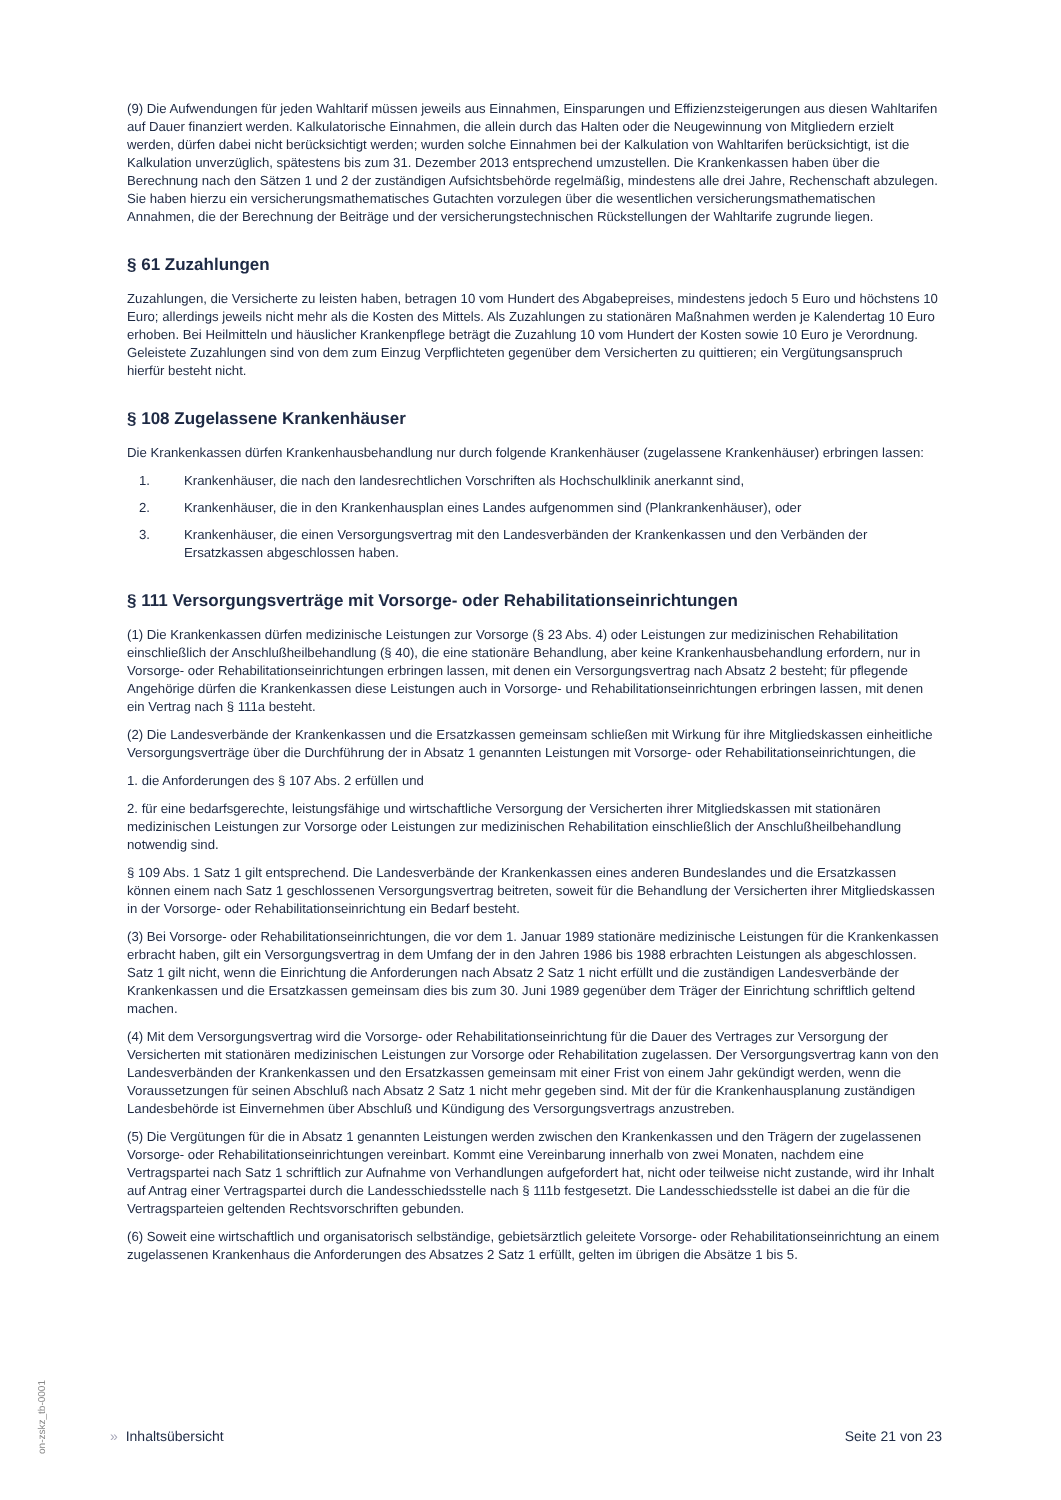(9) Die Aufwendungen für jeden Wahltarif müssen jeweils aus Einnahmen, Einsparungen und Effizienzsteigerungen aus diesen Wahltarifen auf Dauer finanziert werden. Kalkulatorische Einnahmen, die allein durch das Halten oder die Neugewinnung von Mitgliedern erzielt werden, dürfen dabei nicht berücksichtigt werden; wurden solche Einnahmen bei der Kalkulation von Wahltarifen berücksichtigt, ist die Kalkulation unverzüglich, spätestens bis zum 31. Dezember 2013 entsprechend umzustellen. Die Krankenkassen haben über die Berechnung nach den Sätzen 1 und 2 der zuständigen Aufsichtsbehörde regelmäßig, mindestens alle drei Jahre, Rechenschaft abzulegen. Sie haben hierzu ein versicherungsmathematisches Gutachten vorzulegen über die wesentlichen versicherungsmathematischen Annahmen, die der Berechnung der Beiträge und der versicherungstechnischen Rückstellungen der Wahltarife zugrunde liegen.
§ 61 Zuzahlungen
Zuzahlungen, die Versicherte zu leisten haben, betragen 10 vom Hundert des Abgabepreises, mindestens jedoch 5 Euro und höchstens 10 Euro; allerdings jeweils nicht mehr als die Kosten des Mittels. Als Zuzahlungen zu stationären Maßnahmen werden je Kalendertag 10 Euro erhoben. Bei Heilmitteln und häuslicher Krankenpflege beträgt die Zuzahlung 10 vom Hundert der Kosten sowie 10 Euro je Verordnung. Geleistete Zuzahlungen sind von dem zum Einzug Verpflichteten gegenüber dem Versicherten zu quittieren; ein Vergütungsanspruch hierfür besteht nicht.
§ 108 Zugelassene Krankenhäuser
Die Krankenkassen dürfen Krankenhausbehandlung nur durch folgende Krankenhäuser (zugelassene Krankenhäuser) erbringen lassen:
1. Krankenhäuser, die nach den landesrechtlichen Vorschriften als Hochschulklinik anerkannt sind,
2. Krankenhäuser, die in den Krankenhausplan eines Landes aufgenommen sind (Plankrankenhäuser), oder
3. Krankenhäuser, die einen Versorgungsvertrag mit den Landesverbänden der Krankenkassen und den Verbänden der Ersatzkassen abgeschlossen haben.
§ 111 Versorgungsverträge mit Vorsorge- oder Rehabilitationseinrichtungen
(1) Die Krankenkassen dürfen medizinische Leistungen zur Vorsorge (§ 23 Abs. 4) oder Leistungen zur medizinischen Rehabilitation einschließlich der Anschlußheilbehandlung (§ 40), die eine stationäre Behandlung, aber keine Krankenhausbehandlung erfordern, nur in Vorsorge- oder Rehabilitationseinrichtungen erbringen lassen, mit denen ein Versorgungsvertrag nach Absatz 2 besteht; für pflegende Angehörige dürfen die Krankenkassen diese Leistungen auch in Vorsorge- und Rehabilitationseinrichtungen erbringen lassen, mit denen ein Vertrag nach § 111a besteht.
(2) Die Landesverbände der Krankenkassen und die Ersatzkassen gemeinsam schließen mit Wirkung für ihre Mitgliedskassen einheitliche Versorgungsverträge über die Durchführung der in Absatz 1 genannten Leistungen mit Vorsorge- oder Rehabilitationseinrichtungen, die
1. die Anforderungen des § 107 Abs. 2 erfüllen und
2. für eine bedarfsgerechte, leistungsfähige und wirtschaftliche Versorgung der Versicherten ihrer Mitgliedskassen mit stationären medizinischen Leistungen zur Vorsorge oder Leistungen zur medizinischen Rehabilitation einschließlich der Anschlußheilbehandlung notwendig sind.
§ 109 Abs. 1 Satz 1 gilt entsprechend. Die Landesverbände der Krankenkassen eines anderen Bundeslandes und die Ersatzkassen können einem nach Satz 1 geschlossenen Versorgungsvertrag beitreten, soweit für die Behandlung der Versicherten ihrer Mitgliedskassen in der Vorsorge- oder Rehabilitationseinrichtung ein Bedarf besteht.
(3) Bei Vorsorge- oder Rehabilitationseinrichtungen, die vor dem 1. Januar 1989 stationäre medizinische Leistungen für die Krankenkassen erbracht haben, gilt ein Versorgungsvertrag in dem Umfang der in den Jahren 1986 bis 1988 erbrachten Leistungen als abgeschlossen. Satz 1 gilt nicht, wenn die Einrichtung die Anforderungen nach Absatz 2 Satz 1 nicht erfüllt und die zuständigen Landesverbände der Krankenkassen und die Ersatzkassen gemeinsam dies bis zum 30. Juni 1989 gegenüber dem Träger der Einrichtung schriftlich geltend machen.
(4) Mit dem Versorgungsvertrag wird die Vorsorge- oder Rehabilitationseinrichtung für die Dauer des Vertrages zur Versorgung der Versicherten mit stationären medizinischen Leistungen zur Vorsorge oder Rehabilitation zugelassen. Der Versorgungsvertrag kann von den Landesverbänden der Krankenkassen und den Ersatzkassen gemeinsam mit einer Frist von einem Jahr gekündigt werden, wenn die Voraussetzungen für seinen Abschluß nach Absatz 2 Satz 1 nicht mehr gegeben sind. Mit der für die Krankenhausplanung zuständigen Landesbehörde ist Einvernehmen über Abschluß und Kündigung des Versorgungsvertrags anzustreben.
(5) Die Vergütungen für die in Absatz 1 genannten Leistungen werden zwischen den Krankenkassen und den Trägern der zugelassenen Vorsorge- oder Rehabilitationseinrichtungen vereinbart. Kommt eine Vereinbarung innerhalb von zwei Monaten, nachdem eine Vertragspartei nach Satz 1 schriftlich zur Aufnahme von Verhandlungen aufgefordert hat, nicht oder teilweise nicht zustande, wird ihr Inhalt auf Antrag einer Vertragspartei durch die Landesschiedsstelle nach § 111b festgesetzt. Die Landesschiedsstelle ist dabei an die für die Vertragsparteien geltenden Rechtsvorschriften gebunden.
(6) Soweit eine wirtschaftlich und organisatorisch selbständige, gebietsärztlich geleitete Vorsorge- oder Rehabilitationseinrichtung an einem zugelassenen Krankenhaus die Anforderungen des Absatzes 2 Satz 1 erfüllt, gelten im übrigen die Absätze 1 bis 5.
on-zskz_tb-0001
» Inhaltsübersicht Seite 21 von 23